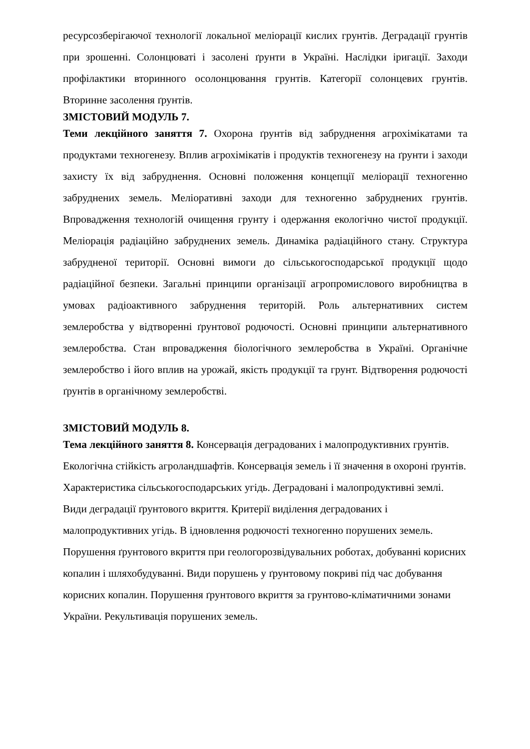ресурсозберігаючої технології локальної меліорації кислих грунтів. Деградації грунтів при зрошенні. Солонцюваті і засолені ґрунти в Україні. Наслідки іригації. Заходи профілактики вторинного осолонцювання грунтів. Категорії солонцевих грунтів. Вторинне засолення ґрунтів.
ЗМІСТОВИЙ МОДУЛЬ 7.
Теми лекційного заняття 7. Охорона ґрунтів від забруднення агрохімікатами та продуктами техногенезу. Вплив агрохімікатів і продуктів техногенезу на ґрунти і заходи захисту їх від забруднення. Основні положення концепції меліорації техногенно забруднених земель. Меліоративні заходи для техногенно забруднених грунтів. Впровадження технологій очищення грунту і одержання екологічно чистої продукції. Меліорація радіаційно забруднених земель. Динаміка радіаційного стану. Структура забрудненої території. Основні вимоги до сільськогосподарської продукції щодо радіаційної безпеки. Загальні принципи організації агропромислового виробництва в умовах радіоактивного забруднення територій. Роль альтернативних систем землеробства у відтворенні ґрунтової родючості. Основні принципи альтернативного землеробства. Стан впровадження біологічного землеробства в Україні. Органічне землеробство і його вплив на урожай, якість продукції та грунт. Відтворення родючості ґрунтів в органічному землеробстві.
ЗМІСТОВИЙ МОДУЛЬ 8.
Тема лекційного заняття 8. Консервація деградованих і малопродуктивних грунтів. Екологічна стійкість агроландшафтів. Консервація земель і її значення в охороні ґрунтів. Характеристика сільськогосподарських угідь. Деградовані і малопродуктивні землі. Види деградації ґрунтового вкриття. Критерії виділення деградованих і малопродуктивних угідь. В ідновлення родючості техногенно порушених земель. Порушення ґрунтового вкриття при геологорозвідувальних роботах, добуванні корисних копалин і шляхобудуванні. Види порушень у ґрунтовому покриві під час добування корисних копалин. Порушення ґрунтового вкриття за грунтово-кліматичними зонами України. Рекультивація порушених земель.